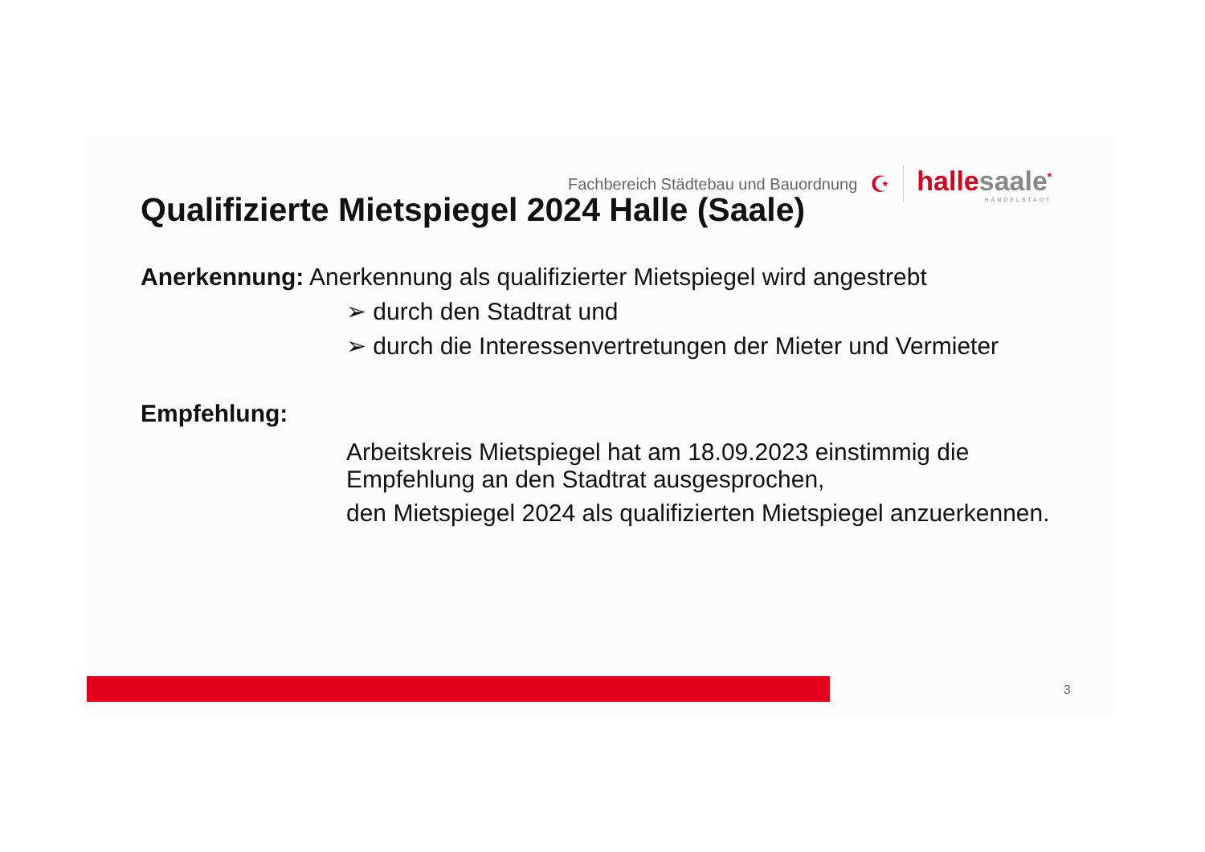Fachbereich Städtebau und Bauordnung
☪
hallesaale<sup>*</sup>
HÄNDELSTADT
Qualifizierte Mietspiegel 2024 Halle (Saale)
Anerkennung: Anerkennung als qualifizierter Mietspiegel wird angestrebt
➢ durch den Stadtrat und
➢ durch die Interessenvertretungen der Mieter und Vermieter
Empfehlung:
Arbeitskreis Mietspiegel hat am 18.09.2023 einstimmig die Empfehlung an den Stadtrat ausgesprochen,
den Mietspiegel 2024 als qualifizierten Mietspiegel anzuerkennen.
3